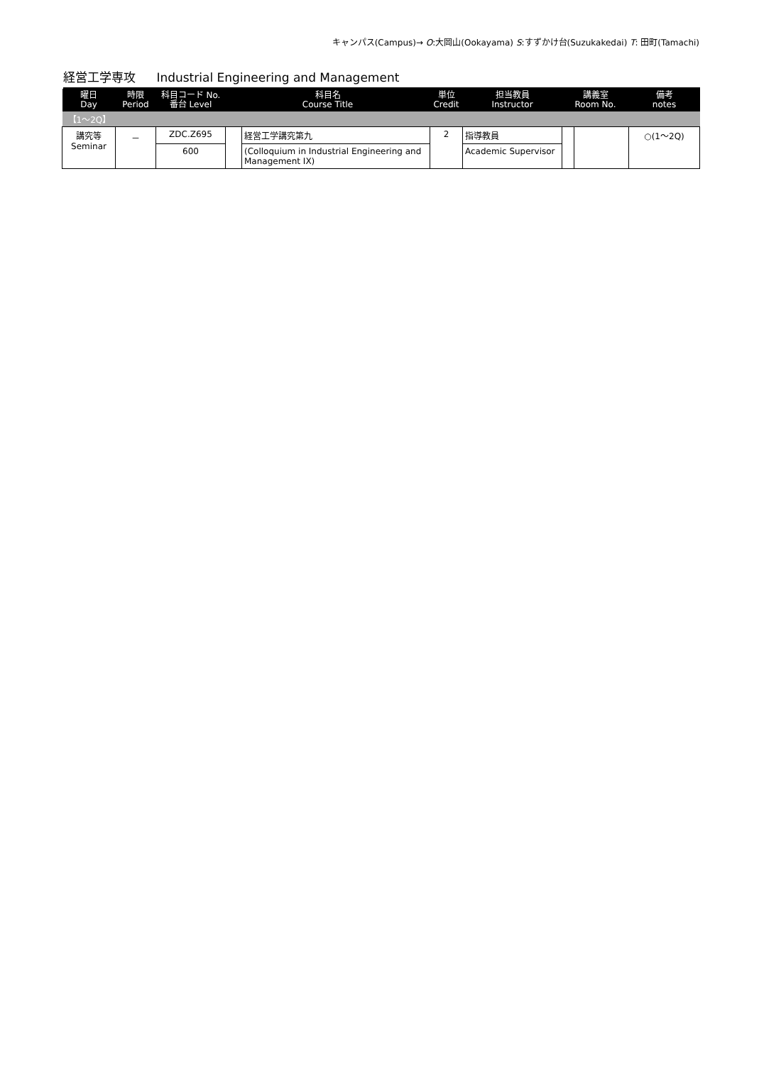キャンパス(Campus)→ O:大岡山(Ookayama) S:すずかけ台(Suzukakedai) T: 田町(Tamachi)
経営工学専攻 Industrial Engineering and Management
| 曜日 Day | 時限 Period | 科目コード No. 番台 Level | 科目名 Course Title | | 単位 Credit | 担当教員 Instructor | 講義室 Room No. | | 備考 notes |
| --- | --- | --- | --- | --- | --- | --- | --- | --- | --- |
| 【1～2Q】 | | | | | | | | | |
| 講究等 Seminar | － | ZDC.Z695 | | 経営工学講究第九 | 2 | 指導教員 | | | ○(1～2Q) |
| | | 600 | | (Colloquium in Industrial Engineering and Management IX) | | Academic Supervisor | | | |